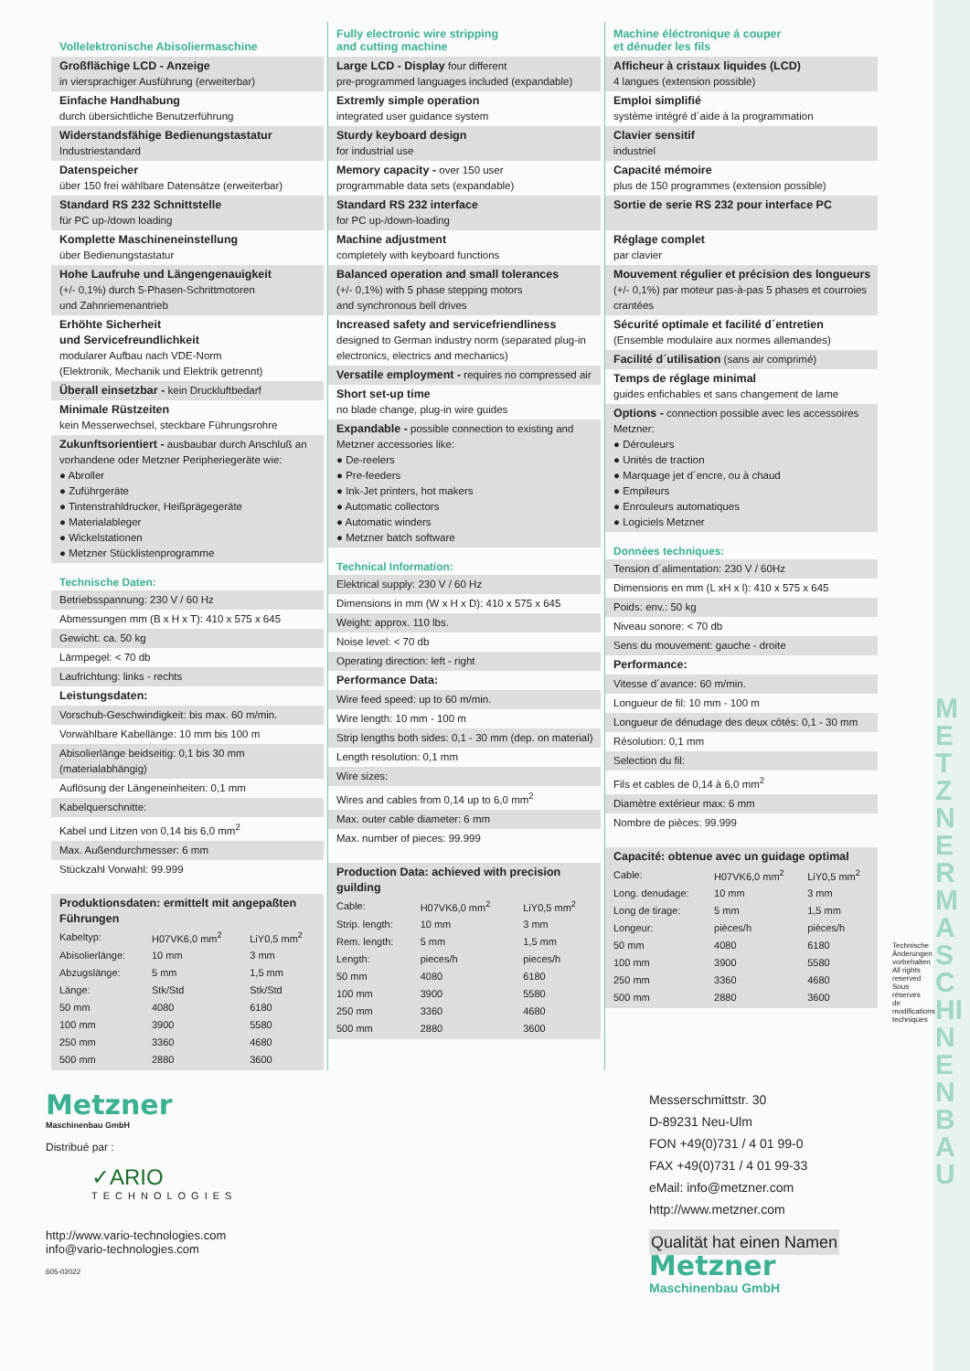Vollelektronische Abisoliermaschine
Großflächige LCD - Anzeige
in viersprachiger Ausführung (erweiterbar)
Einfache Handhabung
durch übersichtliche Benutzerführung
Widerstandsfähige Bedienungstastatur
Industriestandard
Datenspeicher
über 150 frei wählbare Datensätze (erweiterbar)
Standard RS 232 Schnittstelle
für PC up-/down loading
Komplette Maschineneinstellung
über Bedienungstastatur
Hohe Laufruhe und Längengenauigkeit
(+/- 0,1%) durch 5-Phasen-Schrittmotoren
und Zahnriemenantrieb
Erhöhte Sicherheit
und Servicefreundlichkeit
modularer Aufbau nach VDE-Norm
(Elektronik, Mechanik und Elektrik getrennt)
Überall einsetzbar - kein Druckluftbedarf
Minimale Rüstzeiten
kein Messerwechsel, steckbare Führungsrohre
Zukunftsorientiert - ausbaubar durch Anschluß an vorhandene oder Metzner Peripheriegeräte wie:
● Abroller
● Zuführgeräte
● Tintenstrahldrucker, Heißprägegeräte
● Materialableger
● Wickelstationen
● Metzner Stücklistenprogramme
Technische Daten:
Betriebsspannung: 230 V / 60 Hz
Abmessungen mm (B x H x T): 410 x 575 x 645
Gewicht: ca. 50 kg
Lärmpegel: < 70 db
Laufrichtung: links - rechts
Leistungsdaten:
Vorschub-Geschwindigkeit: bis max. 60 m/min.
Vorwählbare Kabellänge: 10 mm bis 100 m
Abisolierlänge beidseitig: 0,1 bis 30 mm (materialabhängig)
Auflösung der Längeneinheiten: 0,1 mm
Kabelquerschnitte:
Kabel und Litzen von 0,14 bis 6,0 mm<sup>2</sup>
Max. Außendurchmesser: 6 mm
Stückzahl Vorwahl: 99.999
Produktionsdaten: ermittelt mit angepaßten Führungen
| Kabeltyp: | H07VK6,0 mm<sup>2</sup> | LiY0,5 mm<sup>2</sup> |
| Abisolierlänge: | 10 mm | 3 mm |
| Abzugslänge: | 5 mm | 1,5 mm |
| Länge: | Stk/Std | Stk/Std |
| 50 mm | 4080 | 6180 |
| 100 mm | 3900 | 5580 |
| 250 mm | 3360 | 4680 |
| 500 mm | 2880 | 3600 |
Fully electronic wire stripping
and cutting machine
Large LCD - Display four different
pre-programmed languages included (expandable)
Extremly simple operation
integrated user guidance system
Sturdy keyboard design
for industrial use
Memory capacity - over 150 user
programmable data sets (expandable)
Standard RS 232 interface
for PC up-/down-loading
Machine adjustment
completely with keyboard functions
Balanced operation and small tolerances
(+/- 0,1%) with 5 phase stepping motors
and synchronous bell drives
Increased safety and servicefriendliness
designed to German industry norm (separated plug-in electronics, electrics and mechanics)
Versatile employment - requires no compressed air
Short set-up time
no blade change, plug-in wire guides
Expandable - possible connection to existing and Metzner accessories like:
● De-reelers
● Pre-feeders
● Ink-Jet printers, hot makers
● Automatic collectors
● Automatic winders
● Metzner batch software
Technical Information:
Elektrical supply: 230 V / 60 Hz
Dimensions in mm (W x H x D): 410 x 575 x 645
Weight: approx. 110 lbs.
Noise level: < 70 db
Operating direction: left - right
Performance Data:
Wire feed speed: up to 60 m/min.
Wire length: 10 mm - 100 m
Strip lengths both sides: 0,1 - 30 mm (dep. on material)
Length resolution: 0,1 mm
Wire sizes:
Wires and cables from 0,14 up to 6,0 mm<sup>2</sup>
Max. outer cable diameter: 6 mm
Max. number of pieces: 99.999
Production Data: achieved with precision guilding
| Cable: | H07VK6,0 mm<sup>2</sup> | LiY0,5 mm<sup>2</sup> |
| Strip. length: | 10 mm | 3 mm |
| Rem. length: | 5 mm | 1,5 mm |
| Length: | pieces/h | pieces/h |
| 50 mm | 4080 | 6180 |
| 100 mm | 3900 | 5580 |
| 250 mm | 3360 | 4680 |
| 500 mm | 2880 | 3600 |
Machine éléctronique á couper
et dénuder les fils
Afficheur à cristaux liquides (LCD)
4 langues (extension possible)
Emploi simplifié
système intégré d´aide à la programmation
Clavier sensitif
industriel
Capacité mémoire
plus de 150 programmes (extension possible)
Sortie de serie RS 232 pour interface PC
Réglage complet
par clavier
Mouvement régulier et précision des longueurs (+/- 0,1%) par moteur pas-à-pas 5 phases et courroies crantées
Sécurité optimale et facilité d´entretien
(Ensemble modulaire aux normes allemandes)
Facilité d´utilisation (sans air comprimé)
Temps de réglage minimal
guides enfichables et sans changement de lame
Options - connection possible avec les accessoires Metzner:
● Dérouleurs
● Unités de traction
● Marquage jet d´encre, ou à chaud
● Empileurs
● Enrouleurs automatiques
● Logiciels Metzner
Données techniques:
Tension d´alimentation: 230 V / 60Hz
Dimensions en mm (L xH x l): 410 x 575 x 645
Poids: env.: 50 kg
Niveau sonore: < 70 db
Sens du mouvement: gauche - droite
Performance:
Vitesse d´avance: 60 m/min.
Longueur de fil: 10 mm - 100 m
Longueur de dénudage des deux côtés: 0,1 - 30 mm
Résolution: 0,1 mm
Selection du fil:
Fils et cables de 0,14 à 6,0 mm<sup>2</sup>
Diamètre extérieur max: 6 mm
Nombre de pièces: 99.999
Capacité: obtenue avec un guidage optimal
| Cable: | H07VK6,0 mm<sup>2</sup> | LiY0,5 mm<sup>2</sup> |
| Long. denudage: | 10 mm | 3 mm |
| Long de tirage: | 5 mm | 1,5 mm |
| Longeur: | pièces/h | pièces/h |
| 50 mm | 4080 | 6180 |
| 100 mm | 3900 | 5580 |
| 250 mm | 3360 | 4680 |
| 500 mm | 2880 | 3600 |
Technische Änderungen vorbehalten All rights reserved Sous réserves de modifications techniques
METZNER MASCHINENBAU
Metzner
Maschinenbau GmbH
Distribué par :
✓ARIO
TECHNOLOGIES
http://www.vario-technologies.com
info@vario-technologies.com
605-02022
Messerschmittstr. 30
D-89231 Neu-Ulm
FON +49(0)731 / 4 01 99-0
FAX +49(0)731 / 4 01 99-33
eMail: info@metzner.com
http://www.metzner.com
Qualität hat einen Namen
Metzner
Maschinenbau GmbH